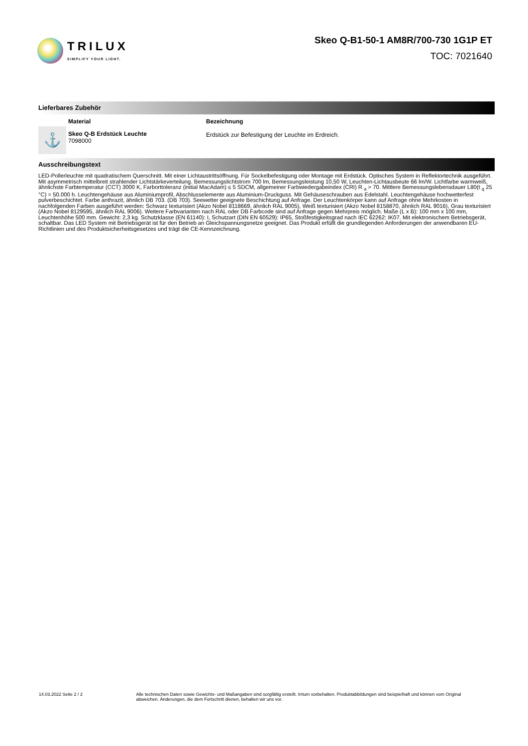TRILUX
SIMPLIFY YOUR LIGHT.
Skeo Q-B1-50-1 AM8R/700-730 1G1P ET
TOC: 7021640
Lieferbares Zubehör
| | Material | Bezeichnung |
| --- | --- | --- |
| ⚓ | Skeo Q-B Erdstück Leuchte 7098000 | Erdstück zur Befestigung der Leuchte im Erdreich. |
Ausschreibungstext
LED-Pollerleuchte mit quadratischem Querschnitt. Mit einer Lichtaustrittsöffnung. Für Sockelbefestigung oder Montage mit Erdstück. Optisches System in Reflektortechnik ausgeführt. Mit asymmetrisch mittelbreit strahlender Lichtstärkeverteilung. Bemessungslichtstrom 700 lm, Bemessungsleistung 10,50 W, Leuchten-Lichtausbeute 66 lm/W. Lichtfarbe warmweiß, ähnlichste Farbtemperatur (CCT) 3000 K, Farborttoleranz (initial MacAdam) ≤ 5 SDCM, allgemeiner Farbwiedergabeindex (CRI) R <sub>a</sub> > 70. Mittlere Bemessungslebensdauer L80(t <sub>q</sub> 25 °C) = 50.000 h. Leuchtengehäuse aus Aluminiumprofil, Abschlusselemente aus Aluminium-Druckguss. Mit Gehäuseschrauben aus Edelstahl. Leuchtengehäuse hochwetterfest pulverbeschichtet. Farbe anthrazit, ähnlich DB 703. (DB 703). Seewetter geeignete Beschichtung auf Anfrage. Der Leuchtenkörper kann auf Anfrage ohne Mehrkosten in nachfolgenden Farben ausgeführt werden: Schwarz texturisiert (Akzo Nobel 8118669, ähnlich RAL 9005), Weiß texturisiert (Akzo Nobel 8158870, ähnlich RAL 9016), Grau texturisiert (Akzo Nobel 8129595, ähnlich RAL 9006). Weitere Farbvarianten nach RAL oder DB Farbcode sind auf Anfrage gegen Mehrpreis möglich. Maße (L x B): 100 mm x 100 mm, Leuchtenhöhe 500 mm. Gewicht: 2,3 kg. Schutzklasse (EN 61140): I, Schutzart (DIN EN 60529): IP65, Stoßfestigkeitsgrad nach IEC 62262: IK07. Mit elektronischem Betriebsgerät, schaltbar. Das LED System mit Betriebsgerät ist für den Betrieb an Gleichspannungsnetze geeignet. Das Produkt erfüllt die grundlegenden Anforderungen der anwendbaren EU-Richtlinien und des Produktsicherheitsgesetzes und trägt die CE-Kennzeichnung.
14.03.2022 Seite 2 / 2 Alle technischen Daten sowie Gewichts- und Maßangaben sind sorgfältig erstellt. Irrtum vorbehalten. Produktabbildungen sind beispielhaft und können vom Original abweichen. Änderungen, die dem Fortschritt dienen, behalten wir uns vor.